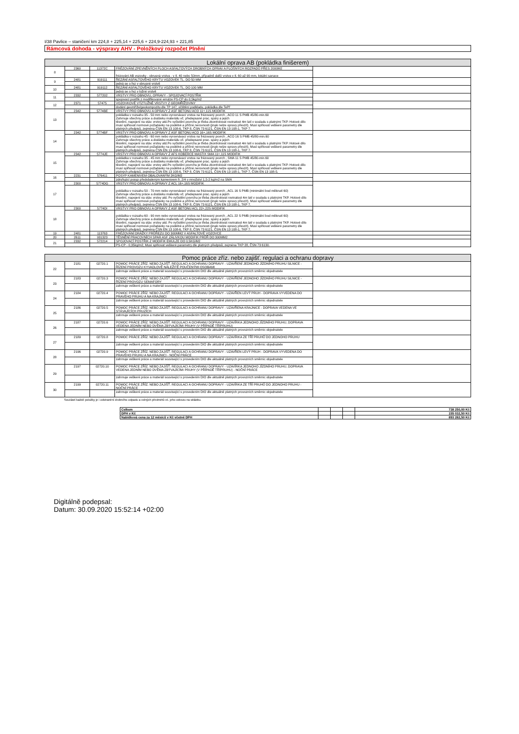I/38 Pavlice – staničení km 224,8 + 225,14 + 225,6 + 224,9-224,93 + 221,85
Rámcová dohoda - výspravy AHV - Položkový rozpočet Plnění
| Lokální oprava AB (pokládka finišerem) | | | | |
| --- | --- | --- | --- | --- |
| 8 | 2360 | 11372C | FRÉZOVÁNÍ ZPEVNĚNÝCH PLOCH ASFALTOVÝCH DROBNÝCH OPRAV A PLOŠNÝCH ROZPADŮ PŘES 2000M2 | |
| | | | frézování AB vozovky - obrusná vrstva - v tl. 40 nebo 50mm, případně další vrstva v tl. 60 až 90 mm, lokální sanace | |
| 9 | 2481 | 919111 | ŘEZÁNÍ ASFALTOVÉHO KRYTU VOZOVEK TL. DO 50 MM | |
| | | | jedná se o řez v obrusné vrstvě | |
| 10 | 2481 | 919112 | ŘEZÁNÍ ASFALTOVÉHO KRYTU VOZOVEK TL. DO 100 MM | |
| | | | jedná se o řez v ložné vrstvě | |
| 11 | 2332 | 577202 | VRSTVY PRO OBNOVU, OPRAVY - SPOJOVACÍ POSTŘIK | |
| | | | spojovací postřik z modifikované emulze PS-CP do 0,5kg/m2 | |
| 12 | 2371 | 57475 | VOZOVKOVÉ VÝZTUŽNÉ VRSTVY Z GEOMŘÍŽOVINY | |
| | | | dodání geomříže/geokompozitu dle TP 147, očištění podkladu, pokládka dle TePř | |
| 13 | 2342 | 5774BE | VRSTVY PRO OBNOVU A OPRAVY Z ASF BETONU ACO 11+,11S MODIFIK | |
| | | | pokládka v rozsahu 35 - 50 mm nebo vyrovnávací vrstva na frézovaný povrch , ACO 11 S PMB 45/80-min.60 Zahrnuje všechny práce a dodávku materiálu vč. předepsané prac. spáry a jejich těsnění, napojení na stáv. vrstvy atd.Po vyčistění povrchu je třeba zkontrolovat rovinatost 4m latí v souladu s platnými TKP. Hotové dílo musí splňovat normové požadavky na podélné a příčné nerovnosti (jinak nelze opravy převzít). Musí splňovat veškeré parametry dle platných předpisů, zejména ČSN EN 13 108-6, TKP 8, ČSN 73 6121, ČSN EN 13 108-1, TKP 7. | |
| 14 | 2342 | 5774BF | VRSTVY PRO OBNOVU A OPRAVY Z ASF BETONU ACO 16+,16S MODIFIK | |
| | | | pokládka v rozsahu 45 - 60 mm nebo vyrovnávací vrstva na frézovaný povrch , ACO 16 S PMB 45/80-min.60 Zahrnuje všechny práce a dodávku materiálu vč. předepsané prac. spáry a jejich těsnění, napojení na stáv. vrstvy atd.Po vyčistění povrchu je třeba zkontrolovat rovinatost 4m latí v souladu s platnými TKP. Hotové dílo musí splňovat normové požadavky na podélné a příčné nerovnosti (jinak nelze opravy převzít). Musí splňovat veškeré parametry dle platných předpisů, zejména ČSN EN 13 108-6, TKP 8, ČSN 73 6121, ČSN EN 13 108-1, TKP 7. | |
| 15 | 2342 | 5774JE | VRSTVY PRO OBNOVU A OPRAVY Z AFS KOBERCE MASTIX SMA 11+,11S MODIFIK | |
| | | | pokládka v rozsahu 35 - 45 mm nebo vyrovnávací vrstva na frézovaný povrch , SMA 11 S PMB 45/80-min.60 Zahrnuje všechny práce a dodávku materiálu vč. předepsané prac. spáry a jejich těsnění, napojení na stáv. vrstvy atd.Po vyčistění povrchu je třeba zkontrolovat rovinatost 4m latí v souladu s platnými TKP. Hotové dílo musí splňovat normové požadavky na podélné a příčné nerovnosti (jinak nelze opravy převzít). Musí splňovat veškeré parametry dle platných předpisů, zejména ČSN EN 13 108-6, TKP 8, ČSN 73 6121, ČSN EN 13 108-1, TKP 7, ČSN EN 13 108-5. | |
| 16 | 2231 | 576411 | POSYP KAMENIVEM OBALOVANÝM 2KG/M2 | |
| | | | zdrsňující posyp předobaleným kamenivem fr. 2/4 v množství 1,5-2 kg/m2 na SMA | |
| 17 | 2300 | 5774DG | VRSTVY PRO OBNOVU A OPRAVY Z ACL 16+,16S MODIFIK | |
| | | | pokládka v rozsahu 50 - 70 mm nebo vyrovnávací vrstva na frézovaný povrch , ACL 16 S PMB (minimální bod měknutí 60) Zahrnuje všechny práce a dodávku materiálu vč. předepsané prac. spáry a jejich těsnění, napojení na stáv. vrstvy atd. Po vyčistění povrchu je třeba zkontrolovat rovinatost 4m latí v souladu s platnými TKP. Hotové dílo musí splňovat normové požadavky na podélné a příčné nerovnosti (jinak nelze opravy převzít). Musí splňovat veškeré parametry dle platných předpisů, zejména ČSN EN 13 108-6, TKP 8, ČSN 73 6121, ČSN EN 13 108-1, TKP 7. | |
| 18 | 2300 | 5774DI | VRSTVY PRO OBNOVU A OPRAVY Z ASF BETONU ACL 22+,22S MODIFIK | |
| | | | pokládka v rozsahu 60 - 90 mm nebo vyrovnávací vrstva na frézovaný povrch , ACL 22 S PMB (minimální bod měknutí 60) Zahrnuje všechny práce a dodávku materiálu vč. předepsané prac. spáry a jejich těsnění, napojení na stáv. vrstvy atd. Po vyčistění povrchu je třeba zkontrolovat rovinatost 4m latí v souladu s platnými TKP. Hotové dílo musí splňovat normové požadavky na podélné a příčné nerovnosti (jinak nelze opravy převzít). Musí splňovat veškeré parametry dle platných předpisů, zejména ČSN EN 13 108-6, TKP 8, ČSN 73 6121, ČSN EN 13 108-1, TKP 7. | |
| 19 | 2481 | 113763 | FRÉZOVÁNÍ DRÁŽKY PRŮŘEZU DO 300MM2 V ASFALTOVÉ VOZOVCE | |
| 20 | 2611 | 931323 | TĚSNĚNÍ PRACOVNÍCH SPAR ASF ZÁLIVKOU MODIFIK PRŮŘ DO 300MM2 | |
| 21 | 2332 | 572214 | SPOJOVACÍ POSTŘIK Z MODIFIK EMULZE DO 0,5KG/M2 | |
| | | | PS-CP - 0,35kg/m2, Musí splňovat veškeré parametry dle platných předpisů, zejména TKP 28, ČSN 73 6130. | |
| Pomoc práce zříz. nebo zajišť. regulaci a ochranu dopravy | | | | |
| --- | --- | --- | --- | --- |
| 22 | 2181 | 02720.1 | POMOC PRÁCE ZŘÍZ. NEBO ZAJIŠŤ. REGULACI A OCHRANU DOPRAVY - UZAVŘENÍ JEDNOHO JÍZDNÍHO PRUHU SILNICE - ŘÍZENÍ PROVOZU KYVADLOVĚ NÁLEŽITĚ POUČENÝMI OSOBAMI | |
| | | | zahrnuje veškeré práce a materiál související s provedením DIO dle aktuálně platných provozních směrnic objednatele | |
| 23 | 2183 | 02720.3 | POMOC PRÁCE ZŘÍZ. NEBO ZAJIŠŤ. REGULACI A OCHRANU DOPRAVY - UZAVŘENÍ JEDNOHO JÍZDNÍHO PRUHU SILNICE - ŘÍZENÍ PROVOZU SEMAFORY | |
| | | | zahrnuje veškeré práce a materiál související s provedením DIO dle aktuálně platných provozních směrnic objednatele | |
| 24 | 2184 | 02720.4 | POMOC PRÁCE ZŘÍZ. NEBO ZAJIŠŤ. REGULACI A OCHRANU DOPRAVY - UZAVŘEN LEVÝ PRUH - DOPRAVA VYVEDENA DO PRAVÉHO PRUHU A NA KRAJNICI | |
| | | | zahrnuje veškeré práce a materiál související s provedením DIO dle aktuálně platných provozních směrnic objednatele | |
| 25 | 2186 | 02720.5 | POMOC PRÁCE ZŘÍZ. NEBO ZAJIŠŤ. REGULACI A OCHRANU DOPRAVY - UZAVŘENA KRAJNICE - DOPRAVA VEDENA VE STÁVAJÍCÍCH PRUZÍCH | |
| | | | zahrnuje veškeré práce a materiál související s provedením DIO dle aktuálně platných provozních směrnic objednatele | |
| 26 | 2187 | 02720.6 | POMOC PRÁCE ZŘÍZ. NEBO ZAJIŠŤ. REGULACI A OCHRANU DOPRAVY - UZAVÍRKA JEDNOHO JÍZDNÍHO PRUHU, DOPRAVA VEDENA JEDNÍM NEBO DVĚMA ZBÝVAJÍCÍMI PRUHY (V PŘÍPADĚ TŘÍPRUHU) | |
| | | | zahrnuje veškeré práce a materiál související s provedením DIO dle aktuálně platných provozních směrnic objednatele | |
| 27 | 2189 | 02720.8 | POMOC PRÁCE ZŘÍZ. NEBO ZAJIŠŤ. REGULACI A OCHRANU DOPRAVY - UZAVÍRKA ZE TŘÍ PRUHŮ DO JEDNOHO PRUHU | |
| | | | zahrnuje veškeré práce a materiál související s provedením DIO dle aktuálně platných provozních směrnic objednatele | |
| 28 | 2196 | 02720.9 | POMOC PRÁCE ZŘÍZ. NEBO ZAJIŠŤ. REGULACI A OCHRANU DOPRAVY - UZAVŘEN LEVÝ PRUH - DOPRAVA VYVEDENA DO PRAVÉHO PRUHU A NA KRAJNICI - NOČNÍ PRÁCE | |
| | | | zahrnuje veškeré práce a materiál související s provedením DIO dle aktuálně platných provozních směrnic objednatele | |
| 29 | 2197 | 02720.10 | POMOC PRÁCE ZŘÍZ. NEBO ZAJIŠŤ. REGULACI A OCHRANU DOPRAVY - UZAVÍRKA JEDNOHO JÍZDNÍHO PRUHU, DOPRAVA VEDENA JEDNÍM NEBO DVĚMA ZBÝVAJÍCÍMI PRUHY (V PŘÍPADĚ TŘÍPRUHU) - NOČNÍ PRÁCE | |
| | | | zahrnuje veškeré práce a materiál související s provedením DIO dle aktuálně platných provozních směrnic objednatele | |
| 30 | 2199 | 02720.11 | POMOC PRÁCE ZŘÍZ. NEBO ZAJIŠŤ. REGULACI A OCHRANU DOPRAVY - UZAVÍRKA ZE TŘÍ PRUHŮ DO JEDNOHO PRUHU - NOČNÍ PRÁCE | |
| | | | zahrnuje veškeré práce a materiál související s provedením DIO dle aktuálně platných provozních směrnic objednatele | |
Součástí každé položky je i odstranění drobného odpadu a volných předmětů vč. jeho odvozu na skládku.
| Celkem | | | | 738 250,00 Kč |
| DPH v Kč | | | | 155 032,50 Kč |
| Nabídková cena za 12 měsíců v Kč včetně DPH | | | | 893 282,50 Kč |
Digitálně podepsal:
Datum: 30.09.2020 15:52:14 +02:00